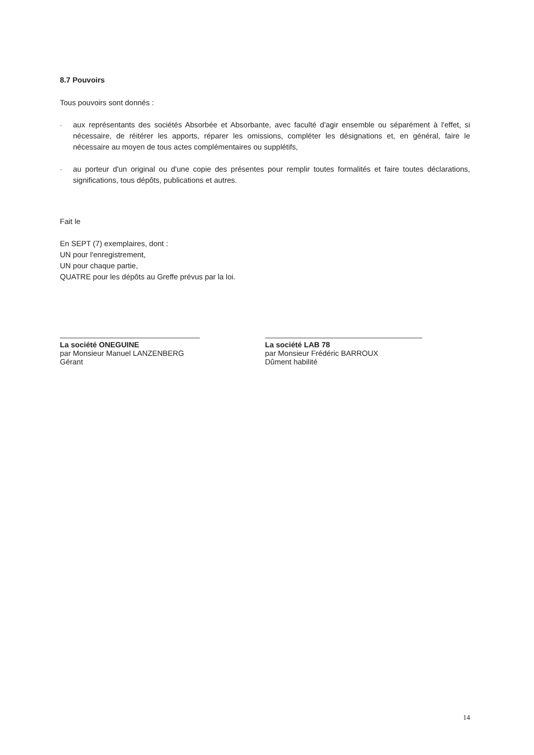8.7 Pouvoirs
Tous pouvoirs sont donnés :
- aux représentants des sociétés Absorbée et Absorbante, avec faculté d'agir ensemble ou séparément à l'effet, si nécessaire, de réitérer les apports, réparer les omissions, compléter les désignations et, en général, faire le nécessaire au moyen de tous actes complémentaires ou supplétifs,
- au porteur d'un original ou d'une copie des présentes pour remplir toutes formalités et faire toutes déclarations, significations, tous dépôts, publications et autres.
Fait le
En SEPT (7) exemplaires, dont :
UN pour l'enregistrement,
UN pour chaque partie,
QUATRE pour les dépôts au Greffe prévus par la loi.
La société ONEGUINE
par Monsieur Manuel LANZENBERG
Gérant
La société LAB 78
par Monsieur Frédéric BARROUX
Dûment habilité
14